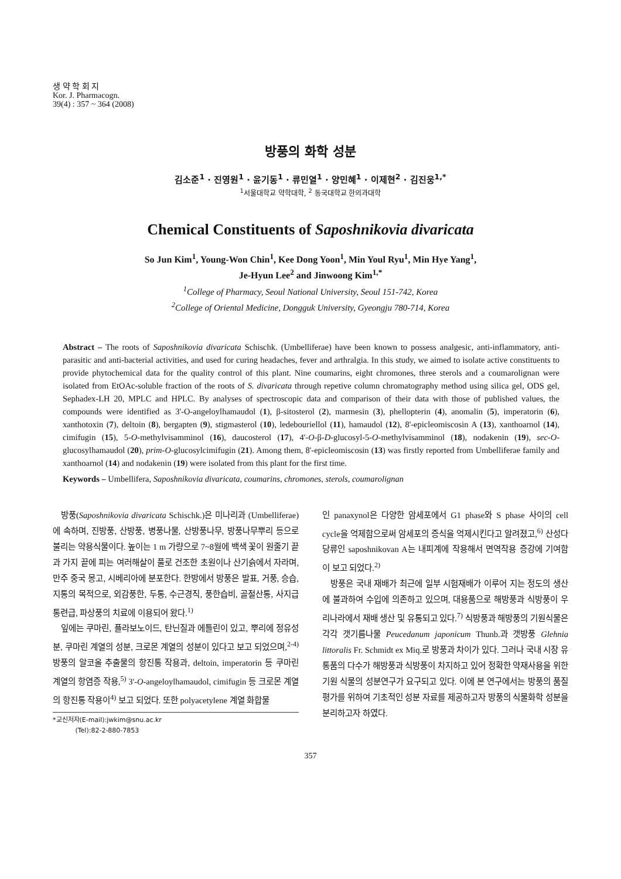생 약 학 회 지
Kor. J. Pharmacogn.
39(4) : 357 ~ 364 (2008)
방풍의 화학 성분
김소준<sup>1</sup> · 진영원<sup>1</sup> · 윤기동<sup>1</sup> · 류민열<sup>1</sup> · 양민혜<sup>1</sup> · 이제현<sup>2</sup> · 김진웅<sup>1,*</sup>
<sup>1</sup> 서울대학교 약학대학, <sup>2</sup> 동국대학교 한의과대학
Chemical Constituents of Saposhnikovia divaricata
So Jun Kim<sup>1</sup>, Young-Won Chin<sup>1</sup>, Kee Dong Yoon<sup>1</sup>, Min Youl Ryu<sup>1</sup>, Min Hye Yang<sup>1</sup>,
Je-Hyun Lee<sup>2</sup> and Jinwoong Kim<sup>1,*</sup>
<sup>1</sup> College of Pharmacy, Seoul National University, Seoul 151-742, Korea
<sup>2</sup> College of Oriental Medicine, Dongguk University, Gyeongju 780-714, Korea
Abstract – The roots of Saposhnikovia divaricata Schischk. (Umbelliferae) have been known to possess analgesic, anti-inflammatory, anti-parasitic and anti-bacterial activities, and used for curing headaches, fever and arthralgia. In this study, we aimed to isolate active constituents to provide phytochemical data for the quality control of this plant. Nine coumarins, eight chromones, three sterols and a coumarolignan were isolated from EtOAc-soluble fraction of the roots of S. divaricata through repetive column chromatography method using silica gel, ODS gel, Sephadex-LH 20, MPLC and HPLC. By analyses of spectroscopic data and comparison of their data with those of published values, the compounds were identified as 3'-O-angeloylhamaudol (1), β-sitosterol (2), marmesin (3), phellopterin (4), anomalin (5), imperatorin (6), xanthotoxin (7), deltoin (8), bergapten (9), stigmasterol (10), ledebouriellol (11), hamaudol (12), 8'-epicleomiscosin A (13), xanthoarnol (14), cimifugin (15), 5-O-methylvisamminol (16), daucosterol (17), 4'-O-β-D-glucosyl-5-O-methylvisamminol (18), nodakenin (19), sec-O-glucosylhamaudol (20), prim-O-glucosylcimifugin (21). Among them, 8'-epicleomiscosin (13) was firstly reported from Umbelliferae family and xanthoarnol (14) and nodakenin (19) were isolated from this plant for the first time.
Keywords – Umbellifera, Saposhnikovia divaricata, coumarins, chromones, sterols, coumarolignan
방풍(Saposhnikovia divaricata Schischk.)은 미나리과 (Umbelliferae)에 속하며, 진방풍, 산방풍, 병풍나물, 산방풍나무, 방풍나무뿌리 등으로 불리는 약용식물이다. 높이는 1 m 가량으로 7~8월에 백색 꽃이 원줄기 끝과 가지 끝에 피는 여러해살이 풀로 건조한 초원이나 산기슭에서 자라며, 만주 중국 몽고, 시베리아에 분포한다. 한방에서 방풍은 발표, 거풍, 승습, 지통의 목적으로, 외감풍한, 두통, 수근경직, 풍한습비, 골절산통, 사지급통련급, 파상풍의 치료에 이용되어 왔다.<sup>1)</sup>
잎에는 쿠마린, 플라보노이드, 탄닌질과 에틀린이 있고, 뿌리에 정유성분, 쿠마린 계열의 성분, 크로몬 계열의 성분이 있다고 보고 되었으며,<sup>2-4)</sup> 방풍의 알코올 추출물의 항진통 작용과, deltoin, imperatorin 등 쿠마린 계열의 항염증 작용,<sup>5)</sup> 3'-O-angeloylhamaudol, cimifugin 등 크로몬 계열의 항진통 작용이<sup>4)</sup> 보고 되었다. 또한 polyacetylene 계열 화합물
*교신저자(E-mail):jwkim@snu.ac.kr
(Tel):82-2-880-7853
인 panaxynol은 다양한 암세포에서 G1 phase와 S phase 사이의 cell cycle을 억제함으로써 암세포의 증식을 억제시킨다고 알려졌고,<sup>6)</sup> 산성다당류인 saposhnikovan A는 내피계에 작용해서 면역작용 증강에 기여함이 보고 되었다.<sup>2)</sup>
방풍은 국내 재배가 최근에 일부 시험재배가 이루어 지는 정도의 생산에 불과하여 수입에 의존하고 있으며, 대용품으로 해방풍과 식방풍이 우리나라에서 재배 생산 및 유통되고 있다.<sup>7)</sup> 식방풍과 해방풍의 기원식물은 각각 갯기름나물 Peucedanum japonicum Thunb.과 갯방풍 Glehnia littoralis Fr. Schmidt ex Miq.로 방풍과 차이가 있다. 그러나 국내 시장 유통품의 다수가 해방풍과 식방풍이 차지하고 있어 정확한 약재사용을 위한 기원 식물의 성분연구가 요구되고 있다. 이에 본 연구에서는 방풍의 품질평가를 위하여 기초적인 성분 자료를 제공하고자 방풍의 식물화학 성분을 분리하고자 하였다.
357